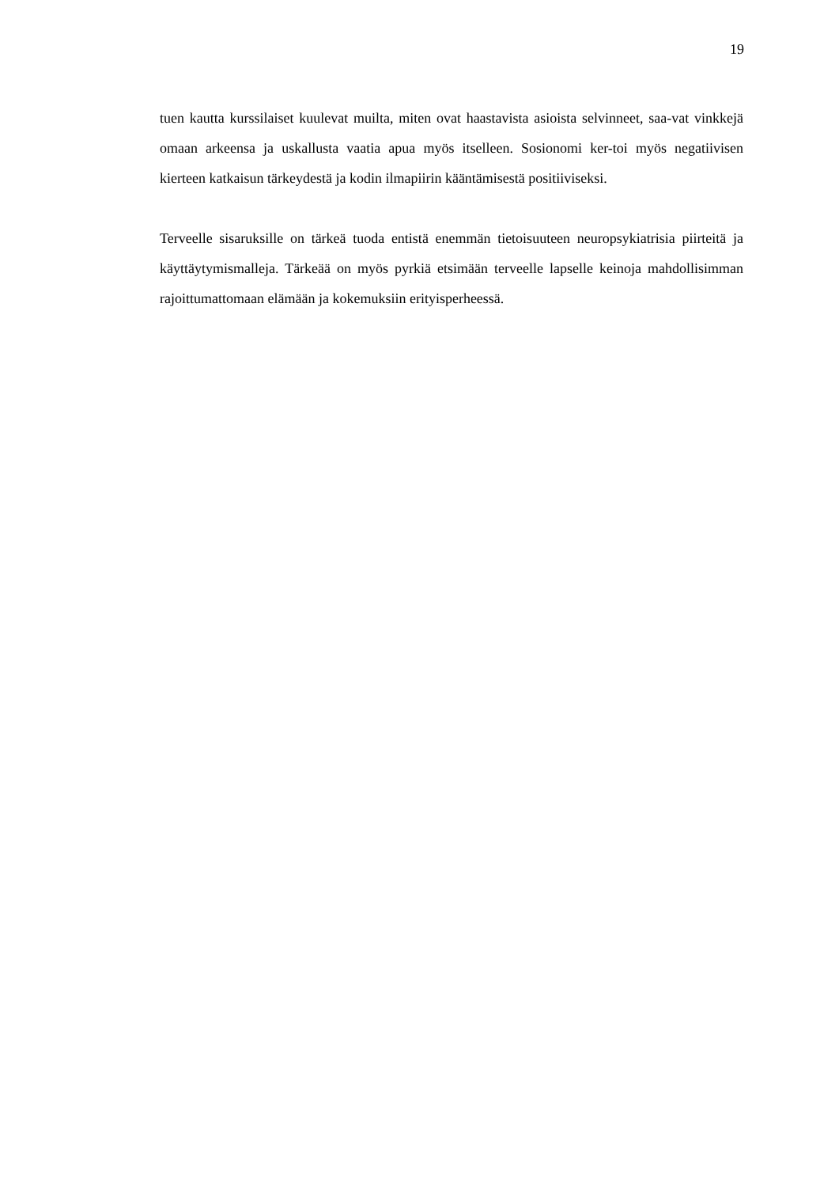19
tuen kautta kurssilaiset kuulevat muilta, miten ovat haastavista asioista selvinneet, saa-vat vinkkejä omaan arkeensa ja uskallusta vaatia apua myös itselleen. Sosionomi ker-toi myös negatiivisen kierteen katkaisun tärkeydestä ja kodin ilmapiirin kääntämisestä positiiviseksi.
Terveelle sisaruksille on tärkeä tuoda entistä enemmän tietoisuuteen neuropsykiatrisia piirteitä ja käyttäytymismalleja. Tärkeää on myös pyrkiä etsimään terveelle lapselle keinoja mahdollisimman rajoittumattomaan elämään ja kokemuksiin erityisperheessä.